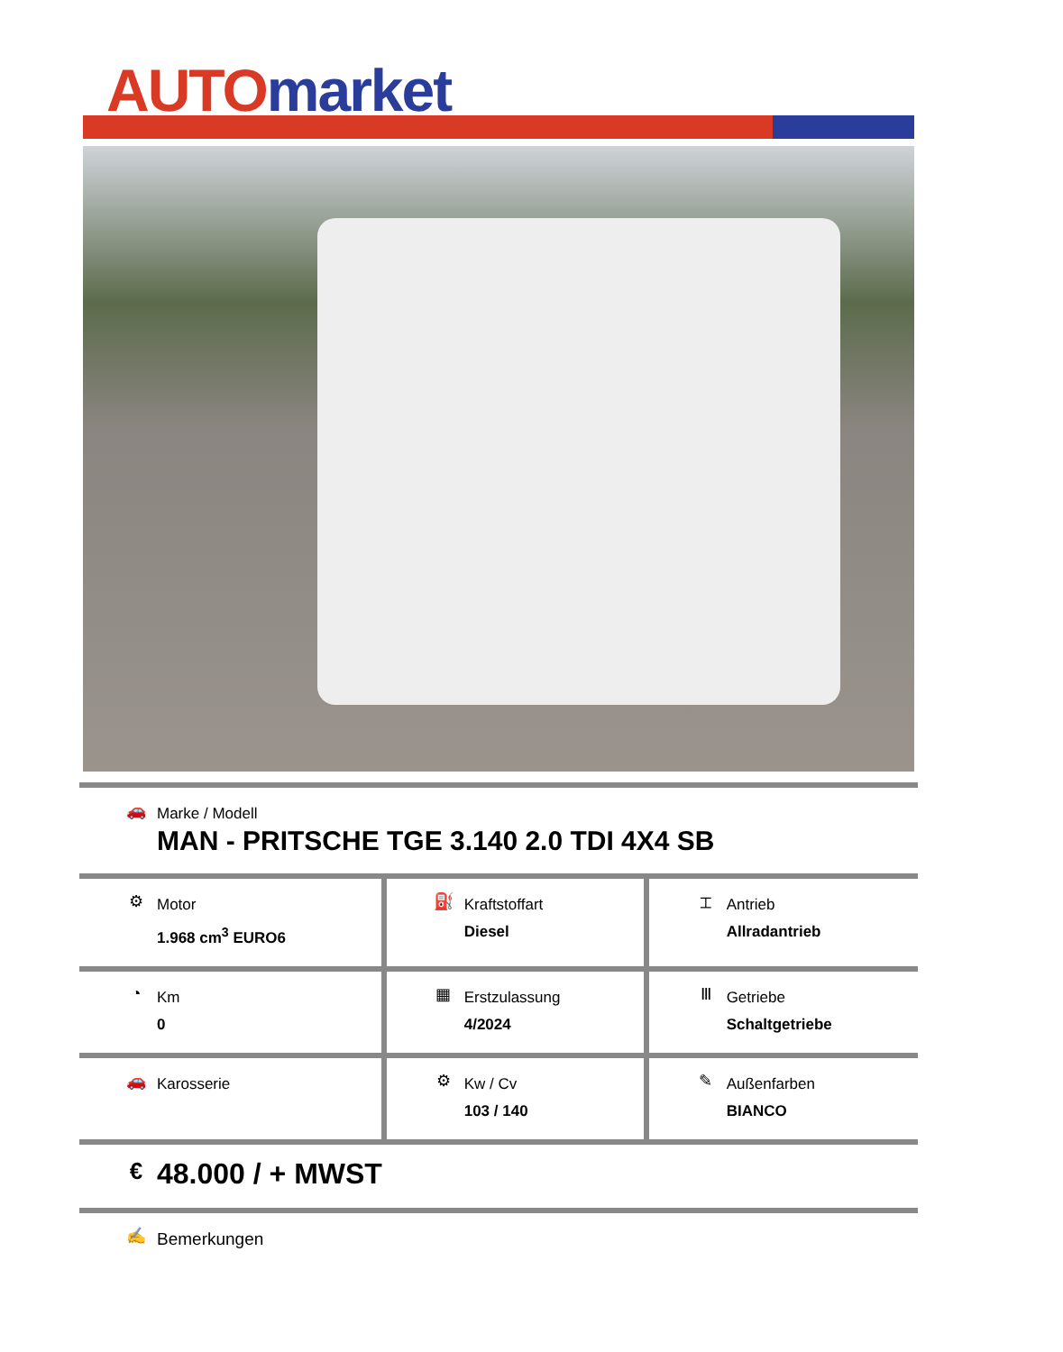AUTO market
| 🚗 Marke / Modell MAN - PRITSCHE TGE 3.140 2.0 TDI 4X4 SB | | |
| ⚙ Motor 1.968 cm<sup>3</sup> EURO6 | ⛽ Kraftstoffart Diesel | ⌶ Antrieb Allradantrieb |
| ◔ Km 0 | ▦ Erstzulassung 4/2024 | Ⅲ Getriebe Schaltgetriebe |
| 🚗 Karosserie | ⚙ Kw / Cv 103 / 140 | ✎ Außenfarben BIANCO |
| € 48.000 / + MWST | | |
| ✍ Bemerkungen | | |